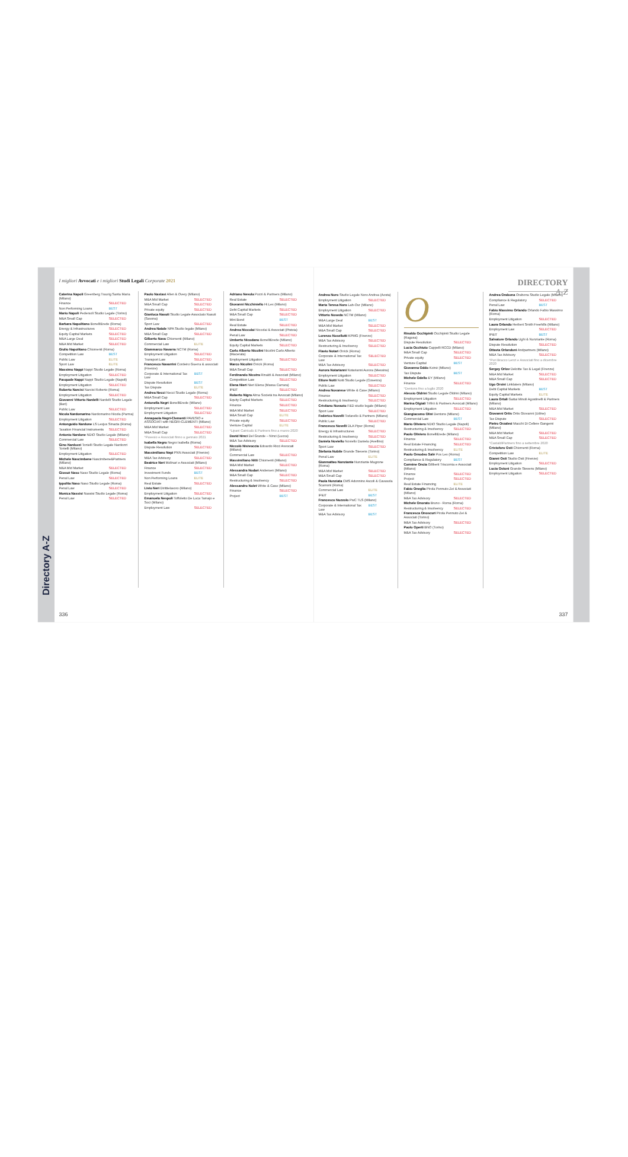Directory A-Z
I migliori Avvocati e i migliori Studi Legali Corporate 2021
Caterina Napoli Greenberg Traurig Santa Maria (Milano)
Finance SELECTED
Non Performing Loans BEST
Mario Napoli Pedersoli Studio Legale (Torino)
M&A Small Cap SELECTED
Barbara Napolitano BonelliErede (Roma)
Energy & Infrastructures SELECTED
Equity Capital Markets SELECTED
M&A Large Deal SELECTED
M&A Mid Market SELECTED
Giulio Napolitano Chiomenti (Roma)
Competition Law BEST
Public Law ELITE
Sport Law ELITE
Massimo Nappi Nappi Studio Legale (Roma)
Employment Litigation SELECTED
Pasquale Nappi Nappi Studio Legale (Napoli)
Employment Litigation SELECTED
Roberto Narcisi Narcisi Roberto (Roma)
Employment Litigation SELECTED
Giovanni Vittorio Nardelli Nardelli Studio Legale (Bari)
Public Law SELECTED
Nicola Nardomarino Nardomarino Nicola (Parma)
Employment Litigation SELECTED
Antonguido Nardone LS Lexjus Sinacta (Roma)
Taxation Financial Instruments SELECTED
Antonio Nardone NDIO Studio Legale (Milano)
Commercial Law SELECTED
Gino Nardozzi Tonielli Studio Legale Nardozzi Tonielli (Milano)
Employment Litigation SELECTED
Michele Nascimbene Nascimbene&Partners (Milano)
M&A Mid Market SELECTED
Giosuè Naso Naso Studio Legale (Roma)
Penal Law SELECTED
Ippolita Naso Naso Studio Legale (Roma)
Penal Law SELECTED
Monica Nassisi Nassisi Studio Legale (Roma)
Penal Law SELECTED
Paolo Nastasi Allen & Overy (Milano)
M&A Mid Market SELECTED
M&A Small Cap SELECTED
Private equity SELECTED
Gianluca Nasuti Studio Legale Associato Nasuti (Savona)
Sport Law SELECTED
Andrea Natale NPA Studio legale (Milano)
M&A Small Cap SELECTED
Gilberto Nava Chiomenti (Milano)
Commercial Law ELITE
Giammarco Navarra NCTM (Roma)
Employment Litigation SELECTED
Transport Law SELECTED
Francesco Navarrini Cordeiro Guerra & associati (Firenze)
Corporate & International Tax Law BEST
Dispute Resolution BEST
Tax Dispute ELITE
Andrea Necci Necci Studio Legale (Roma)
M&A Small Cap SELECTED
Antonella Negri BonelliErede (Milano)
Employment Law SELECTED
Employment Litigation SELECTED
Annapaola Negri-Clementi PAVESIO e ASSOCIATI with NEGRI-CLEMENTI (Milano)
M&A Mid Market SELECTED
M&A Small Cap SELECTED
*Pavesio e Associati finno a gennaio 2021
Isabella Negro Negro Isabella (Roma)
Dispute Resolution SELECTED
Massimiliano Nepi PNN Associati (Firenze)
M&A Tax Advisory SELECTED
Beatrice Neri Molinari e Associati (Milano)
Finance SELECTED
Investment Funds BEST
Non Performing Loans ELITE
Real Estate SELECTED
Livio Neri Dirittielavoro (Milano)
Employment Litigation SELECTED
Emanuela Nespoli Toffoletto De Luca Tamajo e Soci (Milano)
Employment Law SELECTED
Adriano Nevola Pozzi & Partners (Milano)
Real Estate SELECTED
Giovanni Nicchiniello Hi.Lex (Milano)
Debt Capital Markets SELECTED
M&A Small Cap SELECTED
Mini Bond BEST
Real Estate SELECTED
Andrea Niccolai Niccolai & Associati (Pistoia)
Penal Law SELECTED
Umberto Nicodano BonelliErede (Milano)
Equity Capital Markets SELECTED
Carlo Alberto Nicolini Nicolini Carlo Alberto (Macerata)
Employment Litigation SELECTED
Marco Nicolini Orrick (Roma)
M&A Small Cap SELECTED
Ferdinando Nicotra Rinaldi & Associati (Milano)
Competition Law SELECTED
Elena Nieri Nieri Elena (Massa Carrara)
IP&IT SELECTED
Roberto Nigro Alma Società tra Avvocati (Milano)
Equity Capital Markets SELECTED
Finance SELECTED
M&A Mid Market SELECTED
M&A Small Cap ELITE
Private equity SELECTED
Venture Capital ELITE
*Lipani Catricalà & Partners fino a marzo 2020
David Ninci Del Grande – Ninci (Lucca)
M&A Tax Advisory SELECTED
Niccolò Nisivoccia Edoardo Ricci Avvocati (Milano)
Commercial Law SELECTED
Massimiliano Nitti Chiomenti (Milano)
M&A Mid Market SELECTED
Alessandra Nodari Andersen (Milano)
M&A Small Cap SELECTED
Restructuring & Insolvency SELECTED
Alessandro Nolet White & Case (Milano)
Finance SELECTED
Project BEST
336
DIRECTORY A-Z
Andrea Noro Studio Legale Noro Andrea (Aosta)
Employment Litigation SELECTED
Maria Teresa Noro Lab-Our (Milano)
Employment Litigation SELECTED
Vittorio Noseda NCTM (Milano)
M&A Large Deal BEST
M&A Mid Market SELECTED
M&A Small Cap SELECTED
Lorenzo Nosellotti KPMG (Firenze)
M&A Tax Advisory SELECTED
Restructuring & Insolvency SELECTED
Flavio Notari Orrick (Roma)
Corporate & International Tax Law SELECTED
M&A Tax Advisory SELECTED
Aurora Notarianni Notarianni Aurora (Messina)
Employment Litigation SELECTED
Ettore Notti Notti Studio Legale (Cosenza)
Public Law SELECTED
Andrea Novarese White & Case (Milano)
Finance SELECTED
Restructuring & Insolvency SELECTED
Cristiano Novazio F&D studio legale (Milano)
Sport Law SELECTED
Federico Novelli Todarello & Partners (Milano)
Public Law SELECTED
Francesco Novelli DLA Piper (Roma)
Energy & Infrastructures SELECTED
Restructuring & Insolvency SELECTED
Daniela Noviello Noviello Daniela (Avellino)
Sport Law SELECTED
Stefania Nubile Grande Stevens (Torino)
Penal Law ELITE
Gianmatteo Nunziante Nunziante Magrone (Roma)
M&A Mid Market SELECTED
M&A Small Cap SELECTED
Paola Nunziata CMS Adonnino Ascoli & Cavasola Scamoni (Roma)
Commercial Law ELITE
IP&IT BEST
Francesco Nuzzolo PwC TLS (Milano)
Corporate & International Tax Law BEST
M&A Tax Advisory BEST
O
Rinaldo Occhipinti Occhipinti Studio Legale (Ragusa)
Dispute Resolution SELECTED
Lucia Occhiuto Cappelli RCCD (Milano)
M&A Small Cap SELECTED
Private equity SELECTED
Venture Capital BEST
Giovanna Oddo Koinè (Milano)
Tax Dispute BEST
Michele Odello EY (Milano)
Finance SELECTED
*Dentons fino a luglio 2020
Alessio Oldrini Studio Legale Oldrini (Milano)
Employment Litigation SELECTED
Marina Olgiati Trifirò & Partners Avvocati (Milano)
Employment Litigation SELECTED
Giangiacomo Olivi Dentons (Milano)
Commercial Law BEST
Mario Oliviero NDIO Studio Legale (Napoli)
Restructuring & Insolvency SELECTED
Paolo Oliviero BonelliErede (Milano)
Finance SELECTED
Real Estate Financing SELECTED
Restructuring & Insolvency ELITE
Paolo Omodeo Salè Pos Lex (Roma)
Compliance & Regulatory BEST
Carmine Oncia Giliberti Triscornia e Associati (Milano)
Finance SELECTED
Project SELECTED
Real Estate Financing ELITE
Fabio Oneglia Pirola Pennuto Zei & Associati (Milano)
M&A Tax Advisory SELECTED
Michele Onorato Bruno - Roma (Roma)
Restructuring & Insolvency SELECTED
Francesca Onoscuri Pirola Pennuto Zei & Associati (Torino)
M&A Tax Advisory SELECTED
Paolo Operti BNO (Torino)
M&A Tax Advisory SELECTED
Andrea Orabona Orabona Studio Legale (Milano)
Compliance & Regulatory SELECTED
Penal Law BEST
Fabio Massimo Orlando Orlando Fabio Massimo (Roma)
Employment Litigation SELECTED
Laura Orlando Herbert Smith Freehills (Milano)
Employment Law SELECTED
IP&IT BEST
Salvatore Orlando Ughi & Nunziante (Roma)
Dispute Resolution SELECTED
Ottavia Orlandoni Andpartners (Milano)
M&A Tax Advisory SELECTED
*Puri Bracco Lenzi e Associati fino a dicembre 2020
Sergey Orlov Deloitte Tax & Legal (Firenze)
M&A Mid Market SELECTED
M&A Small Cap SELECTED
Ugo Orsini Linklaters (Milano)
Debt Capital Markets BEST
Equity Capital Markets ELITE
Laura Ortali Gattai Minoli Agostinelli & Partners (Milano)
M&A Mid Market SELECTED
Giovanni Ortis Ortis Giovanni (Udine)
Tax Dispute SELECTED
Pietro Orzalesi Macchi Di Cellere Gangemi (Milano)
M&A Mid Market SELECTED
M&A Small Cap SELECTED
*CastaldiPartners fino a settembre 2020
Cristoforo Osti Chiomenti (Roma)
Competition Law ELITE
Gianni Osti Studio Osti (Firenze)
Employment Litigation SELECTED
Lucia Ostoni Grande Stevens (Milano)
Employment Litigation SELECTED
337